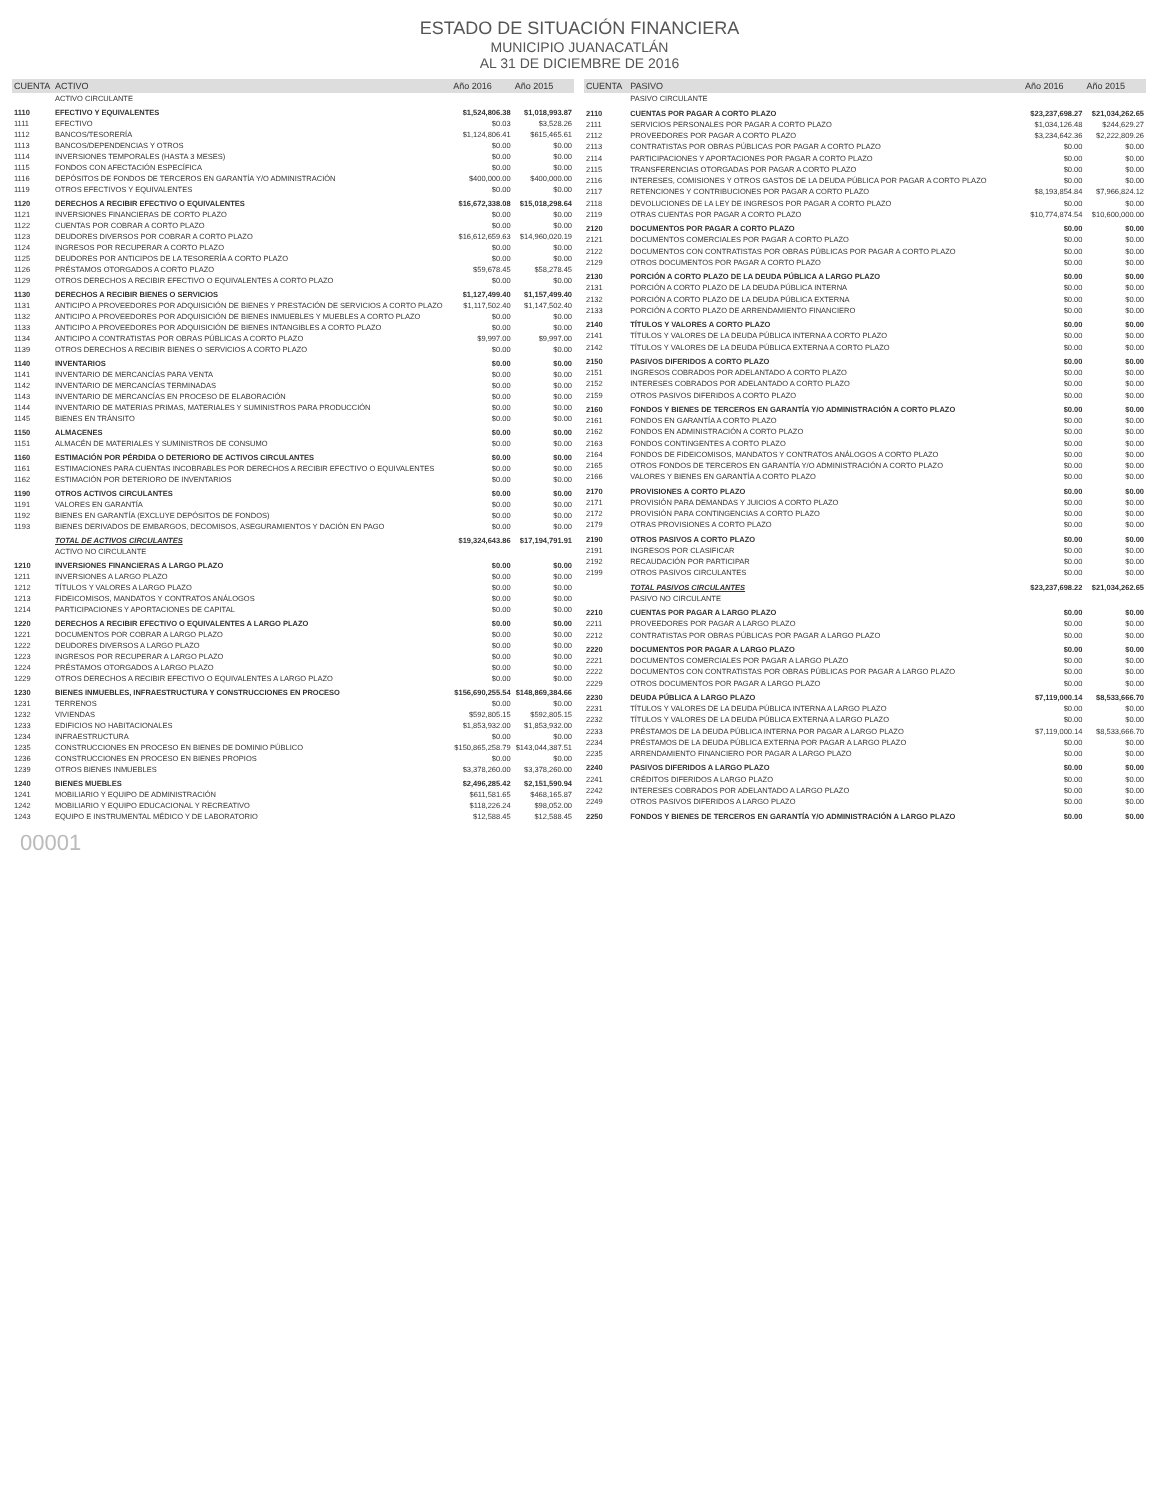ESTADO DE SITUACIÓN FINANCIERA
MUNICIPIO JUANACATLÁN
AL 31 DE DICIEMBRE DE 2016
| CUENTA | ACTIVO | Año 2016 | Año 2015 |
| --- | --- | --- | --- |
| | ACTIVO CIRCULANTE | | |
| 1110 | EFECTIVO Y EQUIVALENTES | $1,524,806.38 | $1,018,993.87 |
| 1111 | EFECTIVO | $0.03 | $3,528.26 |
| 1112 | BANCOS/TESORERÍA | $1,124,806.41 | $615,465.61 |
| 1113 | BANCOS/DEPENDENCIAS Y OTROS | $0.00 | $0.00 |
| 1114 | INVERSIONES TEMPORALES (HASTA 3 MESES) | $0.00 | $0.00 |
| 1115 | FONDOS CON AFECTACIÓN ESPECÍFICA | $0.00 | $0.00 |
| 1116 | DEPÓSITOS DE FONDOS DE TERCEROS EN GARANTÍA Y/O ADMINISTRACIÓN | $400,000.00 | $400,000.00 |
| 1119 | OTROS EFECTIVOS Y EQUIVALENTES | $0.00 | $0.00 |
| 1120 | DERECHOS A RECIBIR EFECTIVO O EQUIVALENTES | $16,672,338.08 | $15,018,298.64 |
| 1121 | INVERSIONES FINANCIERAS DE CORTO PLAZO | $0.00 | $0.00 |
| 1122 | CUENTAS POR COBRAR A CORTO PLAZO | $0.00 | $0.00 |
| 1123 | DEUDORES DIVERSOS POR COBRAR A CORTO PLAZO | $16,612,659.63 | $14,960,020.19 |
| 1124 | INGRESOS POR RECUPERAR A CORTO PLAZO | $0.00 | $0.00 |
| 1125 | DEUDORES POR ANTICIPOS DE LA TESORERÍA A CORTO PLAZO | $0.00 | $0.00 |
| 1126 | PRÉSTAMOS OTORGADOS A CORTO PLAZO | $59,678.45 | $58,278.45 |
| 1129 | OTROS DERECHOS A RECIBIR EFECTIVO O EQUIVALENTES A CORTO PLAZO | $0.00 | $0.00 |
| 1130 | DERECHOS A RECIBIR BIENES O SERVICIOS | $1,127,499.40 | $1,157,499.40 |
| 1131 | ANTICIPO A PROVEEDORES POR ADQUISICIÓN DE BIENES Y PRESTACIÓN DE SERVICIOS A CORTO PLAZO | $1,117,502.40 | $1,147,502.40 |
| 1132 | ANTICIPO A PROVEEDORES POR ADQUISICIÓN DE BIENES INMUEBLES Y MUEBLES A CORTO PLAZO | $0.00 | $0.00 |
| 1133 | ANTICIPO A PROVEEDORES POR ADQUISICIÓN DE BIENES INTANGIBLES A CORTO PLAZO | $0.00 | $0.00 |
| 1134 | ANTICIPO A CONTRATISTAS POR OBRAS PÚBLICAS A CORTO PLAZO | $9,997.00 | $9,997.00 |
| 1139 | OTROS DERECHOS A RECIBIR BIENES O SERVICIOS A CORTO PLAZO | $0.00 | $0.00 |
| 1140 | INVENTARIOS | $0.00 | $0.00 |
| 1141 | INVENTARIO DE MERCANCÍAS PARA VENTA | $0.00 | $0.00 |
| 1142 | INVENTARIO DE MERCANCÍAS TERMINADAS | $0.00 | $0.00 |
| 1143 | INVENTARIO DE MERCANCÍAS EN PROCESO DE ELABORACIÓN | $0.00 | $0.00 |
| 1144 | INVENTARIO DE MATERIAS PRIMAS, MATERIALES Y SUMINISTROS PARA PRODUCCIÓN | $0.00 | $0.00 |
| 1145 | BIENES EN TRÁNSITO | $0.00 | $0.00 |
| 1150 | ALMACENES | $0.00 | $0.00 |
| 1151 | ALMACÉN DE MATERIALES Y SUMINISTROS DE CONSUMO | $0.00 | $0.00 |
| 1160 | ESTIMACIÓN POR PÉRDIDA O DETERIORO DE ACTIVOS CIRCULANTES | $0.00 | $0.00 |
| 1161 | ESTIMACIONES PARA CUENTAS INCOBRABLES POR DERECHOS A RECIBIR EFECTIVO O EQUIVALENTES | $0.00 | $0.00 |
| 1162 | ESTIMACIÓN POR DETERIORO DE INVENTARIOS | $0.00 | $0.00 |
| 1190 | OTROS ACTIVOS CIRCULANTES | $0.00 | $0.00 |
| 1191 | VALORES EN GARANTÍA | $0.00 | $0.00 |
| 1192 | BIENES EN GARANTÍA (EXCLUYE DEPÓSITOS DE FONDOS) | $0.00 | $0.00 |
| 1193 | BIENES DERIVADOS DE EMBARGOS, DECOMISOS, ASEGURAMIENTOS Y DACIÓN EN PAGO | $0.00 | $0.00 |
| | TOTAL DE ACTIVOS CIRCULANTES | $19,324,643.86 | $17,194,791.91 |
| | ACTIVO NO CIRCULANTE | | |
| 1210 | INVERSIONES FINANCIERAS A LARGO PLAZO | $0.00 | $0.00 |
| 1211 | INVERSIONES A LARGO PLAZO | $0.00 | $0.00 |
| 1212 | TÍTULOS Y VALORES A LARGO PLAZO | $0.00 | $0.00 |
| 1213 | FIDEICOMISOS, MANDATOS Y CONTRATOS ANÁLOGOS | $0.00 | $0.00 |
| 1214 | PARTICIPACIONES Y APORTACIONES DE CAPITAL | $0.00 | $0.00 |
| 1220 | DERECHOS A RECIBIR EFECTIVO O EQUIVALENTES A LARGO PLAZO | $0.00 | $0.00 |
| 1221 | DOCUMENTOS POR COBRAR A LARGO PLAZO | $0.00 | $0.00 |
| 1222 | DEUDORES DIVERSOS A LARGO PLAZO | $0.00 | $0.00 |
| 1223 | INGRESOS POR RECUPERAR A LARGO PLAZO | $0.00 | $0.00 |
| 1224 | PRÉSTAMOS OTORGADOS A LARGO PLAZO | $0.00 | $0.00 |
| 1229 | OTROS DERECHOS A RECIBIR EFECTIVO O EQUIVALENTES A LARGO PLAZO | $0.00 | $0.00 |
| 1230 | BIENES INMUEBLES, INFRAESTRUCTURA Y CONSTRUCCIONES EN PROCESO | $156,690,255.54 | $148,869,384.66 |
| 1231 | TERRENOS | $0.00 | $0.00 |
| 1232 | VIVIENDAS | $592,805.15 | $592,805.15 |
| 1233 | EDIFICIOS NO HABITACIONALES | $1,853,932.00 | $1,853,932.00 |
| 1234 | INFRAESTRUCTURA | $0.00 | $0.00 |
| 1235 | CONSTRUCCIONES EN PROCESO EN BIENES DE DOMINIO PÚBLICO | $150,865,258.79 | $143,044,387.51 |
| 1236 | CONSTRUCCIONES EN PROCESO EN BIENES PROPIOS | $0.00 | $0.00 |
| 1239 | OTROS BIENES INMUEBLES | $3,378,260.00 | $3,378,260.00 |
| 1240 | BIENES MUEBLES | $2,496,285.42 | $2,151,590.94 |
| 1241 | MOBILIARIO Y EQUIPO DE ADMINISTRACIÓN | $611,581.65 | $468,165.87 |
| 1242 | MOBILIARIO Y EQUIPO EDUCACIONAL Y RECREATIVO | $118,226.24 | $98,052.00 |
| 1243 | EQUIPO E INSTRUMENTAL MÉDICO Y DE LABORATORIO | $12,588.45 | $12,588.45 |
| CUENTA | PASIVO | Año 2016 | Año 2015 |
| --- | --- | --- | --- |
| | PASIVO CIRCULANTE | | |
| 2110 | CUENTAS POR PAGAR A CORTO PLAZO | $23,237,698.27 | $21,034,262.65 |
| 2111 | SERVICIOS PERSONALES POR PAGAR A CORTO PLAZO | $1,034,126.48 | $244,629.27 |
| 2112 | PROVEEDORES POR PAGAR A CORTO PLAZO | $3,234,642.36 | $2,222,809.26 |
| 2113 | CONTRATISTAS POR OBRAS PÚBLICAS POR PAGAR A CORTO PLAZO | $0.00 | $0.00 |
| 2114 | PARTICIPACIONES Y APORTACIONES POR PAGAR A CORTO PLAZO | $0.00 | $0.00 |
| 2115 | TRANSFERENCIAS OTORGADAS POR PAGAR A CORTO PLAZO | $0.00 | $0.00 |
| 2116 | INTERESES, COMISIONES Y OTROS GASTOS DE LA DEUDA PÚBLICA POR PAGAR A CORTO PLAZO | $0.00 | $0.00 |
| 2117 | RETENCIONES Y CONTRIBUCIONES POR PAGAR A CORTO PLAZO | $8,193,854.84 | $7,966,824.12 |
| 2118 | DEVOLUCIONES DE LA LEY DE INGRESOS POR PAGAR A CORTO PLAZO | $0.00 | $0.00 |
| 2119 | OTRAS CUENTAS POR PAGAR A CORTO PLAZO | $10,774,874.54 | $10,600,000.00 |
| 2120 | DOCUMENTOS POR PAGAR A CORTO PLAZO | $0.00 | $0.00 |
| 2121 | DOCUMENTOS COMERCIALES POR PAGAR A CORTO PLAZO | $0.00 | $0.00 |
| 2122 | DOCUMENTOS CON CONTRATISTAS POR OBRAS PÚBLICAS POR PAGAR A CORTO PLAZO | $0.00 | $0.00 |
| 2129 | OTROS DOCUMENTOS POR PAGAR A CORTO PLAZO | $0.00 | $0.00 |
| 2130 | PORCIÓN A CORTO PLAZO DE LA DEUDA PÚBLICA A LARGO PLAZO | $0.00 | $0.00 |
| 2131 | PORCIÓN A CORTO PLAZO DE LA DEUDA PÚBLICA INTERNA | $0.00 | $0.00 |
| 2132 | PORCIÓN A CORTO PLAZO DE LA DEUDA PÚBLICA EXTERNA | $0.00 | $0.00 |
| 2133 | PORCIÓN A CORTO PLAZO DE ARRENDAMIENTO FINANCIERO | $0.00 | $0.00 |
| 2140 | TÍTULOS Y VALORES A CORTO PLAZO | $0.00 | $0.00 |
| 2141 | TÍTULOS Y VALORES DE LA DEUDA PÚBLICA INTERNA A CORTO PLAZO | $0.00 | $0.00 |
| 2142 | TÍTULOS Y VALORES DE LA DEUDA PÚBLICA EXTERNA A CORTO PLAZO | $0.00 | $0.00 |
| 2150 | PASIVOS DIFERIDOS A CORTO PLAZO | $0.00 | $0.00 |
| 2151 | INGRESOS COBRADOS POR ADELANTADO A CORTO PLAZO | $0.00 | $0.00 |
| 2152 | INTERESES COBRADOS POR ADELANTADO A CORTO PLAZO | $0.00 | $0.00 |
| 2159 | OTROS PASIVOS DIFERIDOS A CORTO PLAZO | $0.00 | $0.00 |
| 2160 | FONDOS Y BIENES DE TERCEROS EN GARANTÍA Y/O ADMINISTRACIÓN A CORTO PLAZO | $0.00 | $0.00 |
| 2161 | FONDOS EN GARANTÍA A CORTO PLAZO | $0.00 | $0.00 |
| 2162 | FONDOS EN ADMINISTRACIÓN A CORTO PLAZO | $0.00 | $0.00 |
| 2163 | FONDOS CONTINGENTES A CORTO PLAZO | $0.00 | $0.00 |
| 2164 | FONDOS DE FIDEICOMISOS, MANDATOS Y CONTRATOS ANÁLOGOS A CORTO PLAZO | $0.00 | $0.00 |
| 2165 | OTROS FONDOS DE TERCEROS EN GARANTÍA Y/O ADMINISTRACIÓN A CORTO PLAZO | $0.00 | $0.00 |
| 2166 | VALORES Y BIENES EN GARANTÍA A CORTO PLAZO | $0.00 | $0.00 |
| 2170 | PROVISIONES A CORTO PLAZO | $0.00 | $0.00 |
| 2171 | PROVISIÓN PARA DEMANDAS Y JUICIOS A CORTO PLAZO | $0.00 | $0.00 |
| 2172 | PROVISIÓN PARA CONTINGENCIAS A CORTO PLAZO | $0.00 | $0.00 |
| 2179 | OTRAS PROVISIONES A CORTO PLAZO | $0.00 | $0.00 |
| 2190 | OTROS PASIVOS A CORTO PLAZO | $0.00 | $0.00 |
| 2191 | INGRESOS POR CLASIFICAR | $0.00 | $0.00 |
| 2192 | RECAUDACIÓN POR PARTICIPAR | $0.00 | $0.00 |
| 2199 | OTROS PASIVOS CIRCULANTES | $0.00 | $0.00 |
| | TOTAL PASIVOS CIRCULANTES | $23,237,698.22 | $21,034,262.65 |
| | PASIVO NO CIRCULANTE | | |
| 2210 | CUENTAS POR PAGAR A LARGO PLAZO | $0.00 | $0.00 |
| 2211 | PROVEEDORES POR PAGAR A LARGO PLAZO | $0.00 | $0.00 |
| 2212 | CONTRATISTAS POR OBRAS PÚBLICAS POR PAGAR A LARGO PLAZO | $0.00 | $0.00 |
| 2220 | DOCUMENTOS POR PAGAR A LARGO PLAZO | $0.00 | $0.00 |
| 2221 | DOCUMENTOS COMERCIALES POR PAGAR A LARGO PLAZO | $0.00 | $0.00 |
| 2222 | DOCUMENTOS CON CONTRATISTAS POR OBRAS PÚBLICAS POR PAGAR A LARGO PLAZO | $0.00 | $0.00 |
| 2229 | OTROS DOCUMENTOS POR PAGAR A LARGO PLAZO | $0.00 | $0.00 |
| 2230 | DEUDA PÚBLICA A LARGO PLAZO | $7,119,000.14 | $8,533,666.70 |
| 2231 | TÍTULOS Y VALORES DE LA DEUDA PÚBLICA INTERNA A LARGO PLAZO | $0.00 | $0.00 |
| 2232 | TÍTULOS Y VALORES DE LA DEUDA PÚBLICA EXTERNA A LARGO PLAZO | $0.00 | $0.00 |
| 2233 | PRÉSTAMOS DE LA DEUDA PÚBLICA INTERNA POR PAGAR A LARGO PLAZO | $7,119,000.14 | $8,533,666.70 |
| 2234 | PRÉSTAMOS DE LA DEUDA PÚBLICA EXTERNA POR PAGAR A LARGO PLAZO | $0.00 | $0.00 |
| 2235 | ARRENDAMIENTO FINANCIERO POR PAGAR A LARGO PLAZO | $0.00 | $0.00 |
| 2240 | PASIVOS DIFERIDOS A LARGO PLAZO | $0.00 | $0.00 |
| 2241 | CRÉDITOS DIFERIDOS A LARGO PLAZO | $0.00 | $0.00 |
| 2242 | INTERESES COBRADOS POR ADELANTADO A LARGO PLAZO | $0.00 | $0.00 |
| 2249 | OTROS PASIVOS DIFERIDOS A LARGO PLAZO | $0.00 | $0.00 |
| 2250 | FONDOS Y BIENES DE TERCEROS EN GARANTÍA Y/O ADMINISTRACIÓN A LARGO PLAZO | $0.00 | $0.00 |
00001